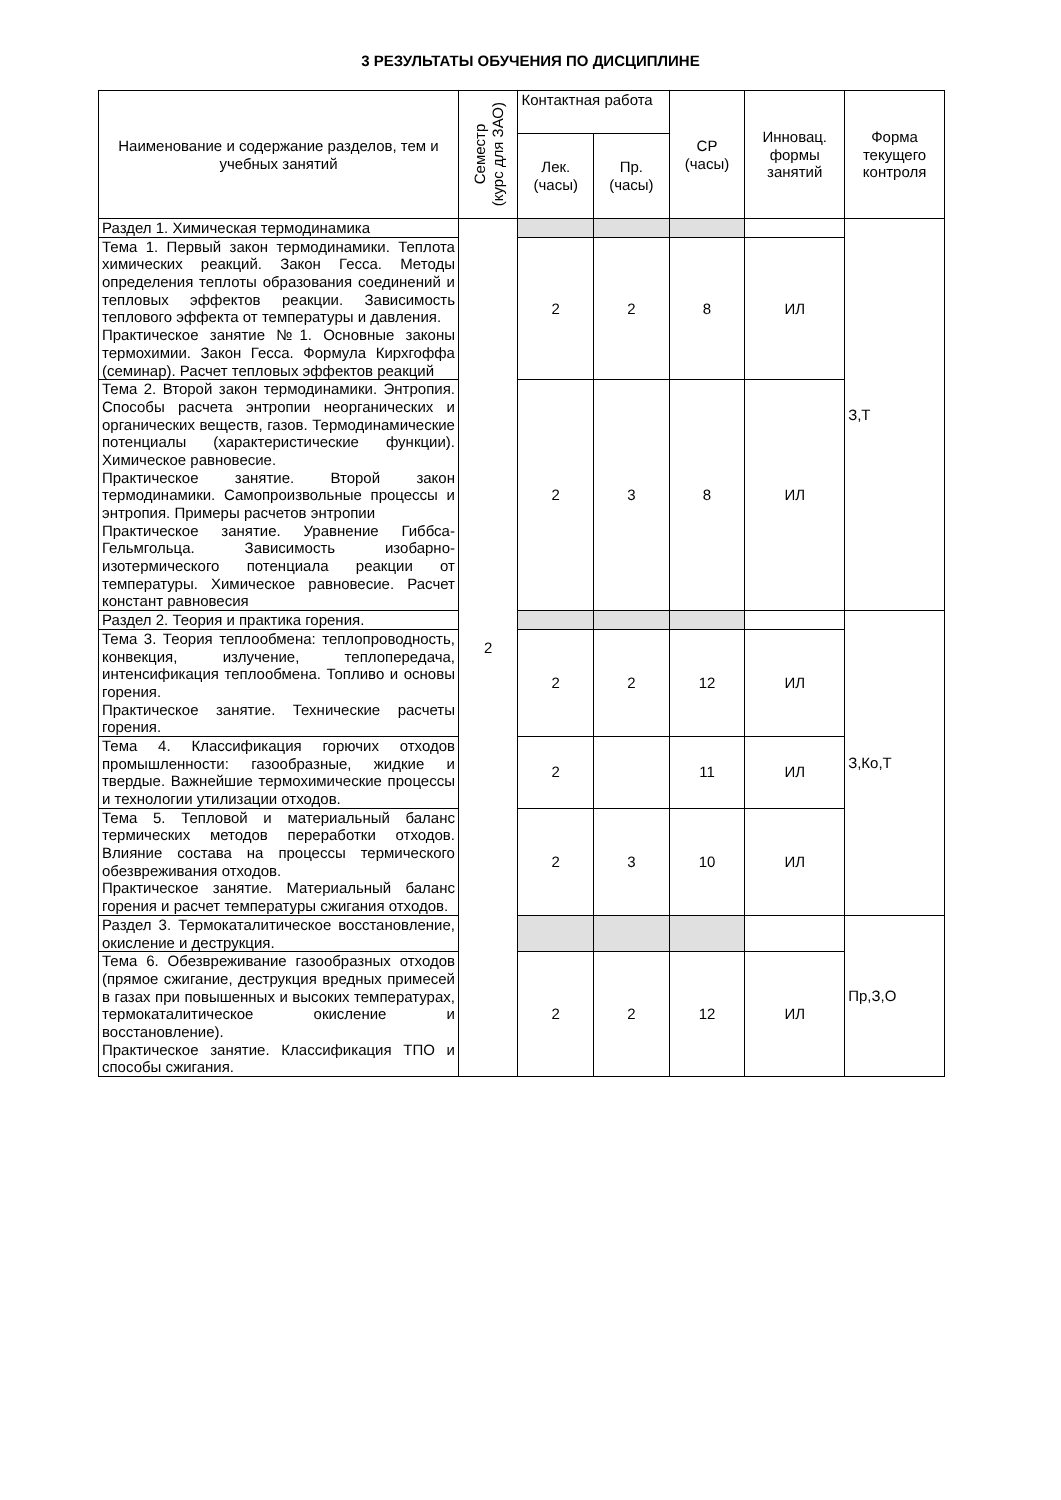3 РЕЗУЛЬТАТЫ ОБУЧЕНИЯ ПО ДИСЦИПЛИНЕ
| Наименование и содержание разделов, тем и учебных занятий | Семестр (курс для ЗАО) | Контактная работа | | СР (часы) | Инновац. формы занятий | Форма текущего контроля |
| --- | --- | --- | --- | --- | --- | --- |
| | | Лек. (часы) | Пр. (часы) | | | |
| Раздел 1. Химическая термодинамика | 2 | | | | | З,Т |
| Тема 1. Первый закон термодинамики. Теплота химических реакций. Закон Гесса. Методы определения теплоты образования соединений и тепловых эффектов реакции. Зависимость теплового эффекта от температуры и давления. Практическое занятие №1. Основные законы термохимии. Закон Гесса. Формула Кирхгоффа (семинар). Расчет тепловых эффектов реакций | | 2 | 2 | 8 | ИЛ | |
| Тема 2. Второй закон термодинамики. Энтропия. Способы расчета энтропии неорганических и органических веществ, газов. Термодинамические потенциалы (характеристические функции). Химическое равновесие. Практическое занятие. Второй закон термодинамики. Самопроизвольные процессы и энтропия. Примеры расчетов энтропии Практическое занятие. Уравнение Гиббса- Гельмгольца. Зависимость изобарно- изотермического потенциала реакции от температуры. Химическое равновесие. Расчет констант равновесия | | 2 | 3 | 8 | ИЛ | |
| Раздел 2. Теория и практика горения. | | | | | | З,Ко,Т |
| Тема 3. Теория теплообмена: теплопроводность, конвекция, излучение, теплопередача, интенсификация теплообмена. Топливо и основы горения. Практическое занятие. Технические расчеты горения. | | 2 | 2 | 12 | ИЛ | |
| Тема 4. Классификация горючих отходов промышленности: газообразные, жидкие и твердые. Важнейшие термохимические процессы и технологии утилизации отходов. | | 2 | | 11 | ИЛ | |
| Тема 5. Тепловой и материальный баланс термических методов переработки отходов. Влияние состава на процессы термического обезвреживания отходов. Практическое занятие. Материальный баланс горения и расчет температуры сжигания отходов. | | 2 | 3 | 10 | ИЛ | |
| Раздел 3. Термокаталитическое восстановление, окисление и деструкция. | | | | | | Пр,З,О |
| Тема 6. Обезвреживание газообразных отходов (прямое сжигание, деструкция вредных примесей в газах при повышенных и высоких температурах, термокаталитическое окисление и восстановление). Практическое занятие. Классификация ТПО и способы сжигания. | | 2 | 2 | 12 | ИЛ | |